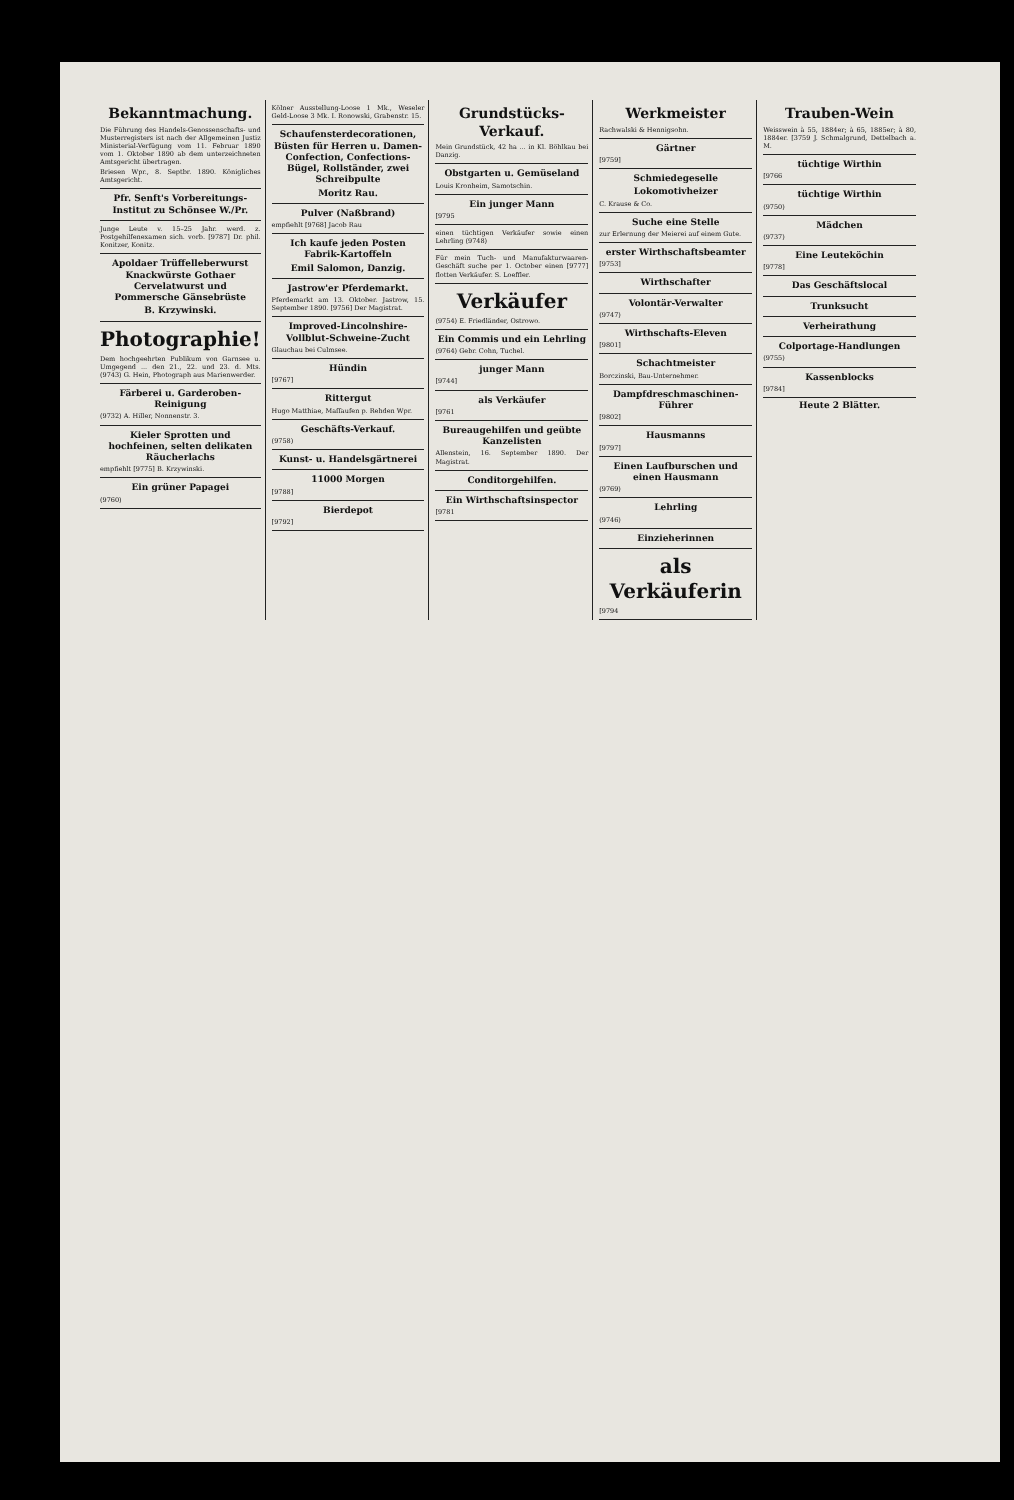Bekanntmachung.
Die Führung des Handels-Genossenschafts- und Musterregisters ist nach der Allgemeinen Justiz Ministerial-Verfügung vom 11. Februar 1890 vom 1. Oktober 1890 ab dem unterzeichneten Amtsgericht übertragen.
Briesen Wpr., 8. Septbr. 1890. Königliches Amtsgericht.
Pfr. Senft's Vorbereitungs-Institut zu Schönsee W./Pr.
Junge Leute v. 15–25 Jahr. werd. z. Postgehilfenexamen sich. vorb. [9787] Dr. phil. Konitzer, Konitz.
Apoldaer Trüffelleberwurst Knackwürste Gothaer Cervelatwurst und Pommersche Gänsebrüste
B. Krzywinski.
Photographie!
Dem hochgeehrten Publikum von Garnsee u. Umgegend ... den 21., 22. und 23. d. Mts. (9743) G. Hein, Photograph aus Marienwerder.
Färberei u. Garderoben-Reinigung
(9732) A. Hiller, Nonnenstr. 3.
Kieler Sprotten und hochfeinen, selten delikaten Räucherlachs
empfiehlt [9775] B. Krzywinski.
Ein grüner Papagei
(9760)
Kölner Ausstellung-Loose 1 Mk., Weseler Geld-Loose 3 Mk. I. Ronowski, Grabenstr. 15.
Schaufensterdecorationen, Büsten für Herren u. Damen-Confection, Confections-Bügel, Rollständer, zwei Schreibpulte
Moritz Rau.
Pulver (Naßbrand)
empfiehlt [9768] Jacob Rau
Ich kaufe jeden Posten Fabrik-Kartoffeln
Emil Salomon, Danzig.
Jastrow'er Pferdemarkt.
Pferdemarkt am 13. Oktober. Jastrow, 15. September 1890. [9756] Der Magistrat.
Improved-Lincolnshire-Vollblut-Schweine-Zucht
Glauchau bei Culmsee.
Hündin
[9767]
Rittergut
Hugo Matthiae, Maſſaufen p. Rehden Wpr.
Geschäfts-Verkauf.
(9758)
Kunst- u. Handelsgärtnerei
11000 Morgen
[9788]
Bierdepot
[9792]
Grundstücks-Verkauf.
Mein Grundstück, 42 ha ... in Kl. Böhlkau bei Danzig.
Obstgarten u. Gemüseland
Louis Kronheim, Samotschin.
Ein junger Mann
[9795
einen tüchtigen Verkäufer sowie einen Lehrling (9748)
Für mein Tuch- und Manufakturwaaren-Geschäft suche per 1. October einen [9777] flotten Verkäufer. S. Loeffler.
Verkäufer
(9754) E. Friedländer, Ostrowo.
Ein Commis und ein Lehrling
(9764) Gebr. Cohn, Tuchel.
junger Mann
[9744]
als Verkäufer
[9761
Bureaugehilfen und geübte Kanzelisten
Allenstein, 16. September 1890. Der Magistrat.
Conditorgehilfen.
Ein Wirthschaftsinspector
[9781
Werkmeister
Rachwalski & Hennigsohn.
Gärtner
[9759]
Schmiedegeselle
Lokomotivheizer
C. Krause & Co.
Suche eine Stelle
zur Erlernung der Meierei auf einem Gute.
erster Wirthschaftsbeamter
[9753]
Wirthschafter
Volontär-Verwalter
(9747)
Wirthschafts-Eleven
[9801]
Schachtmeister
Borczinski, Bau-Unternehmer.
Dampfdreschmaschinen-Führer
[9802]
Hausmanns
[9797]
Einen Laufburschen und einen Hausmann
(9769)
Lehrling
(9746)
Einzieherinnen
als Verkäuferin
[9794
Trauben-Wein
Weisswein à 55, 1884er; à 65, 1885er; à 80, 1884er. [3759 J. Schmalgrund, Dettelbach a. M.
tüchtige Wirthin
[9766
tüchtige Wirthin
(9750)
Mädchen
(9737)
Eine Leuteköchin
[9778]
Das Geschäftslocal
Trunksucht
Verheirathung
Colportage-Handlungen
(9755)
Kassenblocks
[9784]
Heute 2 Blätter.